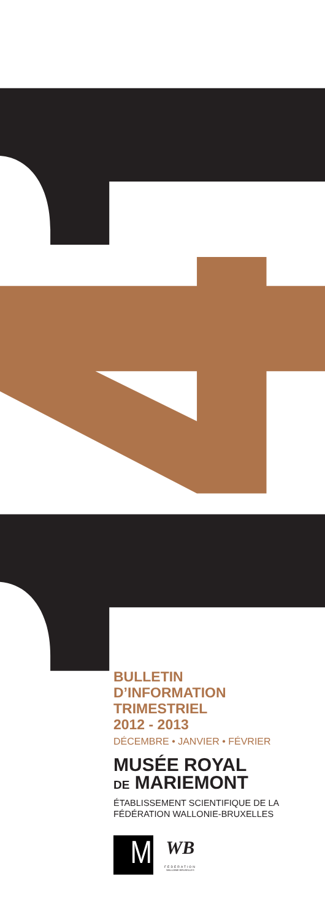BULLETIN
D’INFORMATION
TRIMESTRIEL
2012 - 2013
DÉCEMBRE • JANVIER • FÉVRIER
MUSÉE ROYAL
DE MARIEMONT
ÉTABLISSEMENT SCIENTIFIQUE DE LA
FÉDÉRATION WALLONIE-BRUXELLES
M
WB
FÉDÉRATION
WALLONIE-BRUXELLES